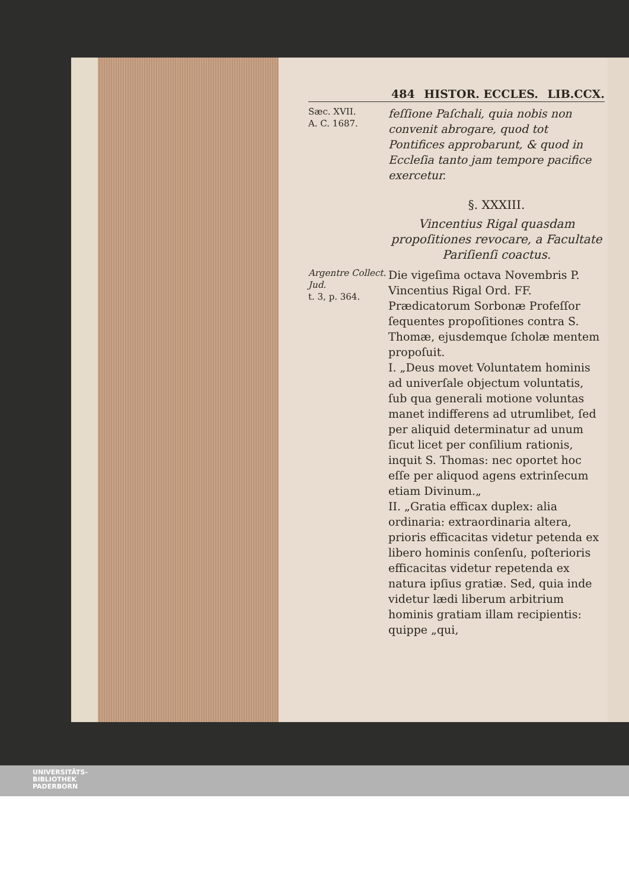484 HISTOR. ECCLES. LIB.CCX.
Sæc. XVII.
A. C. 1687.
feſſione Paſchali, quia nobis non convenit abrogare, quod tot Pontifices approbarunt, & quod in Eccleſia tanto jam tempore pacifice exercetur.
§. XXXIII.
Vincentius Rigal quasdam propoſitiones revocare, a Facultate Pariſienſi coactus.
Argentre Collect. Jud.
t. 3, p. 364.
Die vigeſima octava Novembris P. Vincentius Rigal Ord. FF. Prædicatorum Sorbonæ Profeſſor ſequentes propoſitiones contra S. Thomæ, ejusdemque ſcholæ mentem propoſuit.
I. „Deus movet Voluntatem hominis ad univerſale objectum voluntatis, ſub qua generali motione voluntas manet indifferens ad utrumlibet, ſed per aliquid determinatur ad unum ſicut licet per conſilium rationis, inquit S. Thomas: nec oportet hoc eſſe per aliquod agens extrinſecum etiam Divinum.„
II. „Gratia efficax duplex: alia ordinaria: extraordinaria altera, prioris efficacitas videtur petenda ex libero hominis conſenſu, poſterioris efficacitas videtur repetenda ex natura ipſius gratiæ. Sed, quia inde videtur lædi liberum arbitrium hominis gratiam illam recipientis: quippe „qui,
UNIVERSITÄTS-
BIBLIOTHEK
PADERBORN